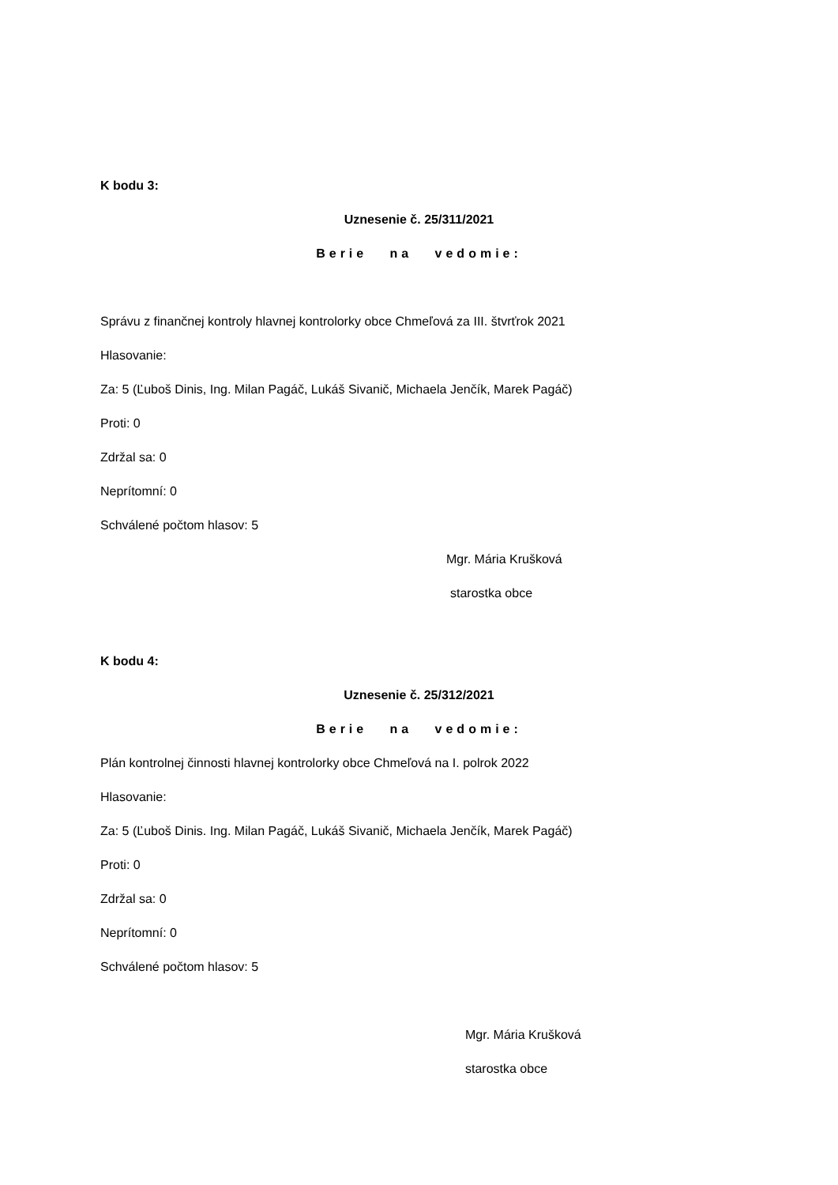K bodu 3:
Uznesenie č. 25/311/2021
Berie na vedomie:
Správu z finančnej kontroly hlavnej kontrolorky obce Chmeľová za III. štvrťrok 2021
Hlasovanie:
Za: 5 (Ľuboš Dinis, Ing. Milan Pagáč, Lukáš Sivanič, Michaela Jenčík, Marek Pagáč)
Proti: 0
Zdržal sa: 0
Neprítomní: 0
Schválené počtom hlasov: 5
Mgr. Mária Krušková
starostka obce
K bodu 4:
Uznesenie č. 25/312/2021
Berie na vedomie:
Plán kontrolnej činnosti hlavnej kontrolorky obce Chmeľová na I. polrok 2022
Hlasovanie:
Za: 5 (Ľuboš Dinis. Ing. Milan Pagáč, Lukáš Sivanič, Michaela Jenčík, Marek Pagáč)
Proti: 0
Zdržal sa: 0
Neprítomní: 0
Schválené počtom hlasov: 5
Mgr. Mária Krušková
starostka obce